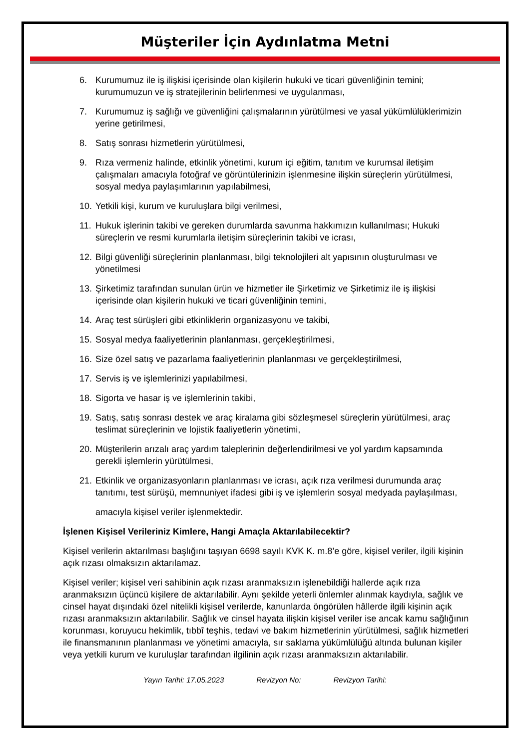Müşteriler İçin Aydınlatma Metni
6. Kurumumuz ile iş ilişkisi içerisinde olan kişilerin hukuki ve ticari güvenliğinin temini; kurumumuzun ve iş stratejilerinin belirlenmesi ve uygulanması,
7. Kurumumuz iş sağlığı ve güvenliğini çalışmalarının yürütülmesi ve yasal yükümlülüklerimizin yerine getirilmesi,
8. Satış sonrası hizmetlerin yürütülmesi,
9. Rıza vermeniz halinde, etkinlik yönetimi, kurum içi eğitim, tanıtım ve kurumsal iletişim çalışmaları amacıyla fotoğraf ve görüntülerinizin işlenmesine ilişkin süreçlerin yürütülmesi, sosyal medya paylaşımlarının yapılabilmesi,
10. Yetkili kişi, kurum ve kuruluşlara bilgi verilmesi,
11. Hukuk işlerinin takibi ve gereken durumlarda savunma hakkımızın kullanılması; Hukuki süreçlerin ve resmi kurumlarla iletişim süreçlerinin takibi ve icrası,
12. Bilgi güvenliği süreçlerinin planlanması, bilgi teknolojileri alt yapısının oluşturulması ve yönetilmesi
13. Şirketimiz tarafından sunulan ürün ve hizmetler ile Şirketimiz ve Şirketimiz ile iş ilişkisi içerisinde olan kişilerin hukuki ve ticari güvenliğinin temini,
14. Araç test sürüşleri gibi etkinliklerin organizasyonu ve takibi,
15. Sosyal medya faaliyetlerinin planlanması, gerçekleştirilmesi,
16. Size özel satış ve pazarlama faaliyetlerinin planlanması ve gerçekleştirilmesi,
17. Servis iş ve işlemlerinizi yapılabilmesi,
18. Sigorta ve hasar iş ve işlemlerinin takibi,
19. Satış, satış sonrası destek ve araç kiralama gibi sözleşmesel süreçlerin yürütülmesi, araç teslimat süreçlerinin ve lojistik faaliyetlerin yönetimi,
20. Müşterilerin arızalı araç yardım taleplerinin değerlendirilmesi ve yol yardım kapsamında gerekli işlemlerin yürütülmesi,
21. Etkinlik ve organizasyonların planlanması ve icrası, açık rıza verilmesi durumunda araç tanıtımı, test sürüşü, memnuniyet ifadesi gibi iş ve işlemlerin sosyal medyada paylaşılması,
amacıyla kişisel veriler işlenmektedir.
İşlenen Kişisel Verileriniz Kimlere, Hangi Amaçla Aktarılabilecektir?
Kişisel verilerin aktarılması başlığını taşıyan 6698 sayılı KVK K. m.8’e göre, kişisel veriler, ilgili kişinin açık rızası olmaksızın aktarılamaz.
Kişisel veriler; kişisel veri sahibinin açık rızası aranmaksızın işlenebildiği hallerde açık rıza aranmaksızın üçüncü kişilere de aktarılabilir. Aynı şekilde yeterli önlemler alınmak kaydıyla, sağlık ve cinsel hayat dışındaki özel nitelikli kişisel verilerde, kanunlarda öngörülen hâllerde ilgili kişinin açık rızası aranmaksızın aktarılabilir. Sağlık ve cinsel hayata ilişkin kişisel veriler ise ancak kamu sağlığının korunması, koruyucu hekimlik, tıbbî teşhis, tedavi ve bakım hizmetlerinin yürütülmesi, sağlık hizmetleri ile finansmanının planlanması ve yönetimi amacıyla, sır saklama yükümlülüğü altında bulunan kişiler veya yetkili kurum ve kuruluşlar tarafından ilgilinin açık rızası aranmaksızın aktarılabilir.
Yayın Tarihi: 17.05.2023 Revizyon No: Revizyon Tarihi: